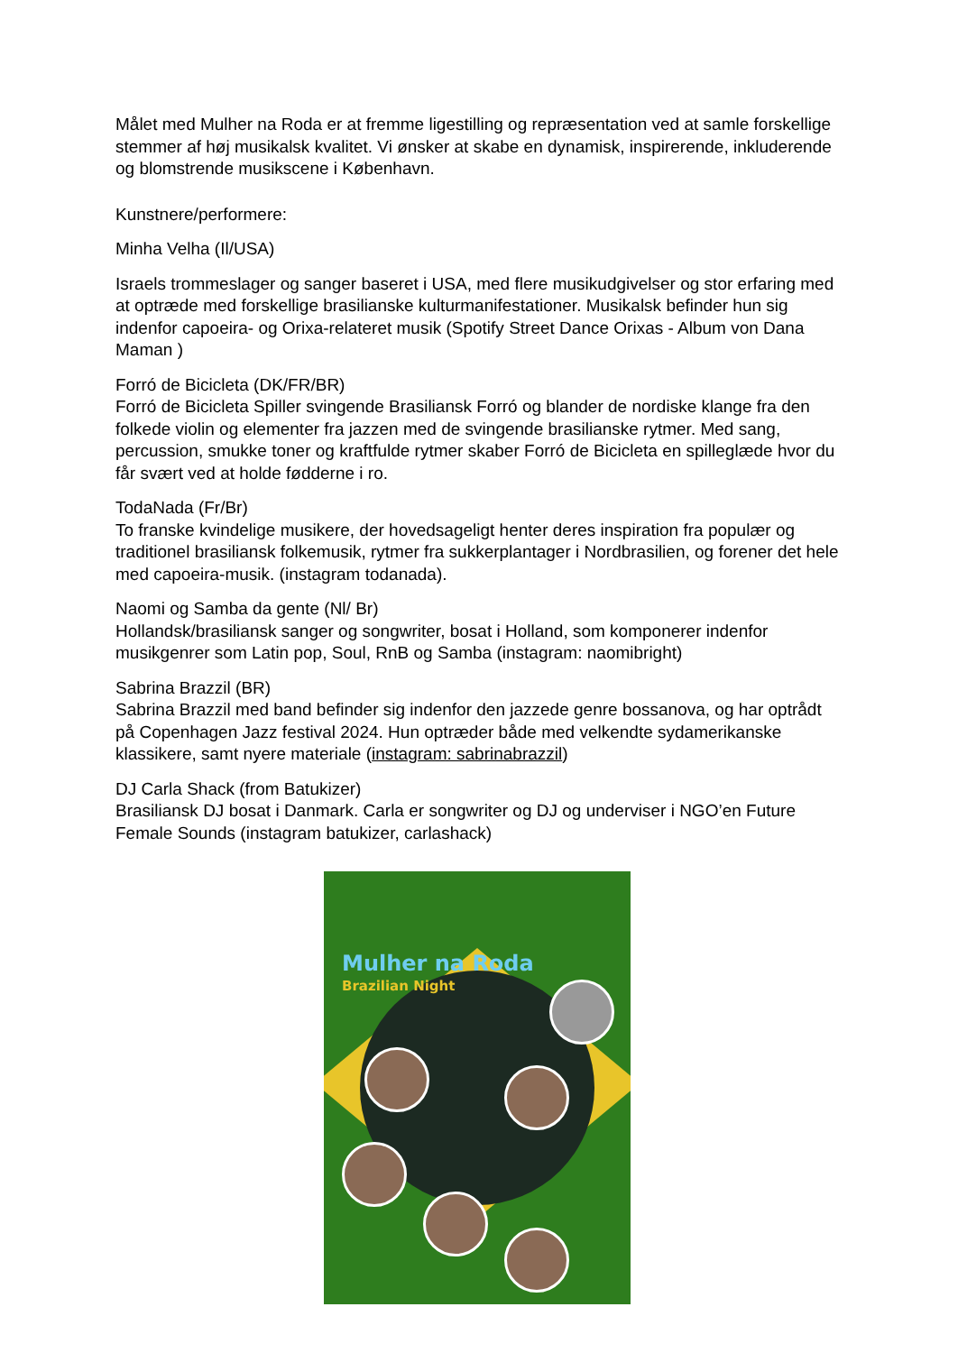Målet med Mulher na Roda er at fremme ligestilling og repræsentation ved at samle forskellige stemmer af høj musikalsk kvalitet. Vi ønsker at skabe en dynamisk, inspirerende, inkluderende og blomstrende musikscene i København.
Kunstnere/performere:
Minha Velha (Il/USA)
Israels trommeslager og sanger baseret i USA, med flere musikudgivelser og stor erfaring med at optræde med forskellige brasilianske kulturmanifestationer. Musikalsk befinder hun sig indenfor capoeira- og Orixa-relateret musik (Spotify Street Dance Orixas - Album von Dana Maman )
Forró de Bicicleta (DK/FR/BR)
Forró de Bicicleta Spiller svingende Brasiliansk Forró og blander de nordiske klange fra den folkede violin og elementer fra jazzen med de svingende brasilianske rytmer. Med sang, percussion, smukke toner og kraftfulde rytmer skaber Forró de Bicicleta en spilleglæde hvor du får svært ved at holde fødderne i ro.
TodaNada (Fr/Br)
To franske kvindelige musikere, der hovedsageligt henter deres inspiration fra populær og traditionel brasiliansk folkemusik, rytmer fra sukkerplantager i Nordbrasilien, og forener det hele med capoeira-musik. (instagram todanada).
Naomi og Samba da gente (Nl/ Br)
Hollandsk/brasiliansk sanger og songwriter, bosat i Holland, som komponerer indenfor musikgenrer som Latin pop, Soul, RnB og Samba (instagram: naomibright)
Sabrina Brazzil (BR)
Sabrina Brazzil med band befinder sig indenfor den jazzede genre bossanova, og har optrådt på Copenhagen Jazz festival 2024. Hun optræder både med velkendte sydamerikanske klassikere, samt nyere materiale (instagram: sabrinabrazzil)
DJ Carla Shack (from Batukizer)
Brasiliansk DJ bosat i Danmark. Carla er songwriter og DJ og underviser i NGO’en Future Female Sounds (instagram batukizer, carlashack)
Mulher na Roda
Brazilian Night